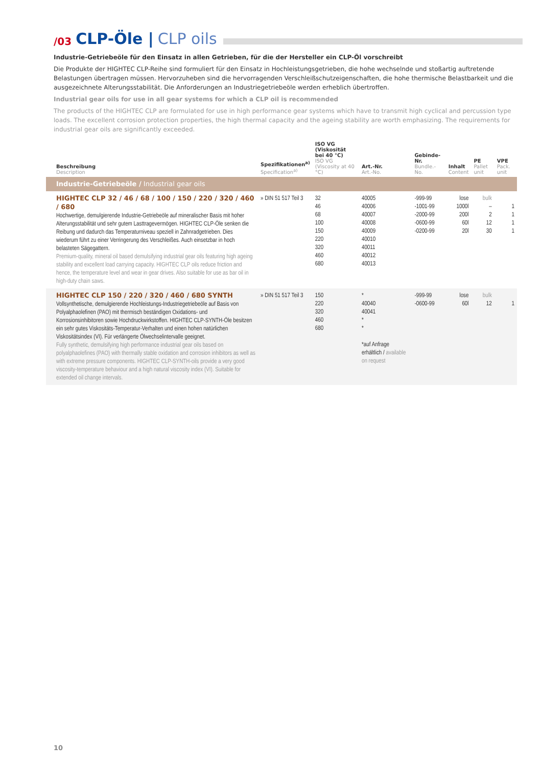/03 CLP-Öle | CLP oils
Industrie-Getriebeöle für den Einsatz in allen Getrieben, für die der Hersteller ein CLP-Öl vorschreibt
Die Produkte der HIGHTEC CLP-Reihe sind formuliert für den Einsatz in Hochleistungsgetrieben, die hohe wechselnde und stoßartig auftretende Belastungen übertragen müssen. Hervorzuheben sind die hervorragenden Verschleißschutzeigenschaften, die hohe thermische Belastbarkeit und die ausgezeichnete Alterungsstabilität. Die Anforderungen an Industriegetriebeöle werden erheblich übertroffen.
Industrial gear oils for use in all gear systems for which a CLP oil is recommended
The products of the HIGHTEC CLP are formulated for use in high performance gear systems which have to transmit high cyclical and percussion type loads. The excellent corrosion protection properties, the high thermal capacity and the ageing stability are worth emphasizing. The requirements for industrial gear oils are significantly exceeded.
| Beschreibung Description | Spezifikationen<sup>a)</sup> Specification<sup>a)</sup> | ISO VG (Viskosität bei 40 °C) ISO VG (Viscosity at 40 °C) | Art.-Nr. Art.-No. | Gebinde-Nr. Bundle.-No. | Inhalt Content | PE Pallet unit | VPE Pack. unit |
| --- | --- | --- | --- | --- | --- | --- | --- |
| Industrie-Getriebeöle / Industrial gear oils | | | | | | | |
| HIGHTEC CLP 32 / 46 / 68 / 100 / 150 / 220 / 320 / 460 / 680 Hochwertige, demulgierende Industrie-Getriebeöle auf mineralischer Basis mit hoher Alterungsstabilität und sehr gutem Lasttragevermögen. HIGHTEC CLP-Öle senken die Reibung und dadurch das Temperaturniveau speziell in Zahnradgetrieben. Dies wiederum führt zu einer Verringerung des Verschleißes. Auch einsetzbar in hoch belasteten Sägegattern. Premium-quality, mineral oil based demulsifying industrial gear oils featuring high ageing stability and excellent load carrying capacity. HIGHTEC CLP oils reduce friction and hence, the temperature level and wear in gear drives. Also suitable for use as bar oil in high-duty chain saws. | » DIN 51 517 Teil 3 | 32 46 68 100 150 220 320 460 680 | 40005 40006 40007 40008 40009 40010 40011 40012 40013 | -999-99 -1001-99 -2000-99 -0600-99 -0200-99 | lose 1000l 200l 60l 20l | bulk – 2 12 30 | 1 1 1 1 |
| HIGHTEC CLP 150 / 220 / 320 / 460 / 680 SYNTH Vollsynthetische, demulgierende Hochleistungs-Industriegetriebeöle auf Basis von Polyalphaolefinen (PAO) mit thermisch beständigen Oxidations- und Korrosionsinhibitoren sowie Hochdruckwirkstoffen. HIGHTEC CLP-SYNTH-Öle besitzen ein sehr gutes Viskositäts-Temperatur-Verhalten und einen hohen natürlichen Viskositätsindex (VI). Für verlängerte Ölwechselintervalle geeignet. Fully synthetic, demulsifying high performance industrial gear oils based on polyalphaolefines (PAO) with thermally stable oxidation and corrosion inhibitors as well as with extreme pressure components. HIGHTEC CLP-SYNTH-oils provide a very good viscosity-temperature behaviour and a high natural viscosity index (VI). Suitable for extended oil change intervals. | » DIN 51 517 Teil 3 | 150 220 320 460 680 | * 40040 40041 * * *auf Anfrage erhältlich / available on request | -999-99 -0600-99 | lose 60l | bulk 12 | 1 |
10